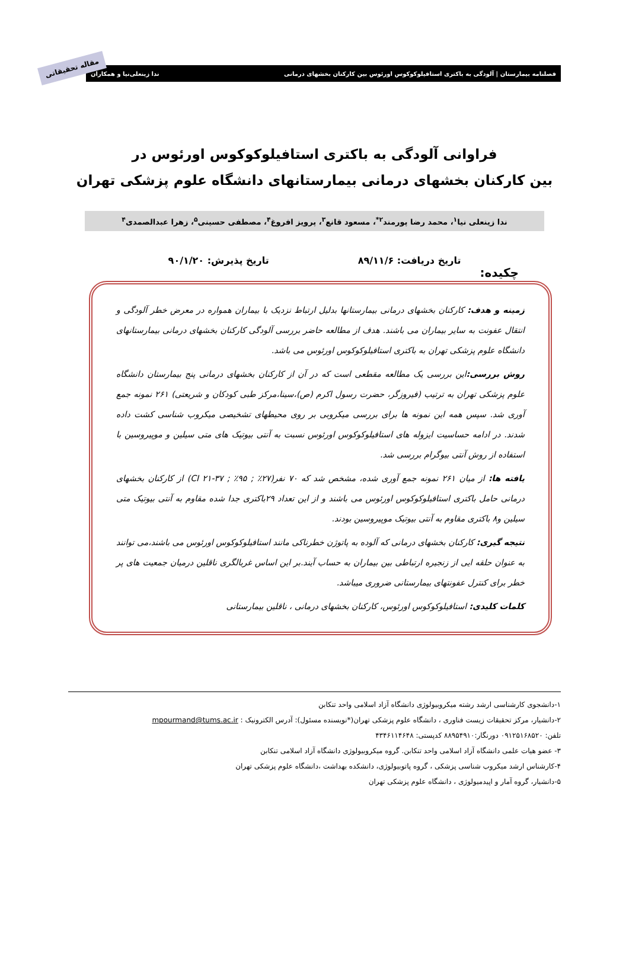فصلنامه بیمارستان | آلودگی به باکتری استافیلوکوکوس اورئوس بین کارکنان بخشهای درمانی ندا زینعلی‌نیا و همکاران
مقاله تحقیقاتی
فراوانی آلودگی به باکتری استافیلوکوکوس اورئوس در
بین کارکنان بخشهای درمانی بیمارستانهای دانشگاه علوم پزشکی تهران
ندا زینعلی نیا<sup>۱</sup>، محمد رضا پورمند<sup>۲*</sup>، مسعود قانع<sup>۳</sup>، پرویز افروغ<sup>۴</sup>، مصطفی حسینی<sup>۵</sup>، زهرا عبدالصمدی<sup>۴</sup>
تاریخ دریافت: ۸۹/۱۱/۶ تاریخ پذیرش: ۹۰/۱/۲۰
چکیده:
زمینه و هدف: کارکنان بخشهای درمانی بیمارستانها بدلیل ارتباط نزدیک با بیماران همواره در معرض خطر آلودگی و انتقال عفونت به سایر بیماران می باشند. هدف از مطالعه حاضر بررسی آلودگی کارکنان بخشهای درمانی بیمارستانهای دانشگاه علوم پزشکی تهران به باکتری استافیلوکوکوس اورئوس می باشد.
روش بررسی: این بررسی یک مطالعه مقطعی است که در آن از کارکنان بخشهای درمانی پنج بیمارستان دانشگاه علوم پزشکی تهران به ترتیب (فیروزگر، حضرت رسول اکرم (ص)،سینا،مرکز طبی کودکان و شریعتی) ۲۶۱ نمونه جمع آوری شد. سپس همه این نمونه ها برای بررسی میکروبی بر روی محیطهای تشخیصی میکروب شناسی کشت داده شدند. در ادامه حساسیت ایزوله های استافیلوکوکوس اورئوس نسبت به آنتی بیوتیک های متی سیلین و موپیروسین با استفاده از روش آنتی بیوگرام بررسی شد.
یافته ها: از میان ۲۶۱ نمونه جمع آوری شده، مشخص شد که ۷۰ نفر(۲۷٪ ; ۹۵٪ ; CI ۲۱-۳۷) از کارکنان بخشهای درمانی حامل باکتری استافیلوکوکوس اورئوس می باشند و از این تعداد ۲۹باکتری جدا شده مقاوم به آنتی بیوتیک متی سیلین و۸ باکتری مقاوم به آنتی بیوتیک موپیروسین بودند.
نتیجه گیری: کارکنان بخشهای درمانی که آلوده به پاتوژن خطرناکی مانند استافیلوکوکوس اورئوس می باشند،می توانند به عنوان حلقه ایی از زنجیره ارتباطی بین بیماران به حساب آیند.بر این اساس غربالگری ناقلین درمیان جمعیت های پر خطر برای کنترل عفونتهای بیمارستانی ضروری میباشد.
کلمات کلیدی: استافیلوکوکوس اورئوس، کارکنان بخشهای درمانی ، ناقلین بیمارستانی
۱-دانشجوی کارشناسی ارشد رشته میکروبیولوژی دانشگاه آزاد اسلامی واحد تنکابن
۲-دانشیار، مرکز تحقیقات زیست فناوری ، دانشگاه علوم پزشکی تهران(*نویسنده مسئول): آدرس الکترونیک : mpourmand@tums.ac.ir
تلفن: ۰۹۱۲۵۱۶۸۵۲۰ دورنگار:۸۸۹۵۴۹۱۰ کدپستی: ۴۳۴۶۱۱۴۶۴۸
۳- عضو هیات علمی دانشگاه آزاد اسلامی واحد تنکابن. گروه میکروبیولوژی دانشگاه آزاد اسلامی تنکابن
۴-کارشناس ارشد میکروب شناسی پزشکی ، گروه پاتوبیولوژی، دانشکده بهداشت ،دانشگاه علوم پزشکی تهران
۵-دانشیار، گروه آمار و اپیدمیولوژی ، دانشگاه علوم پزشکی تهران